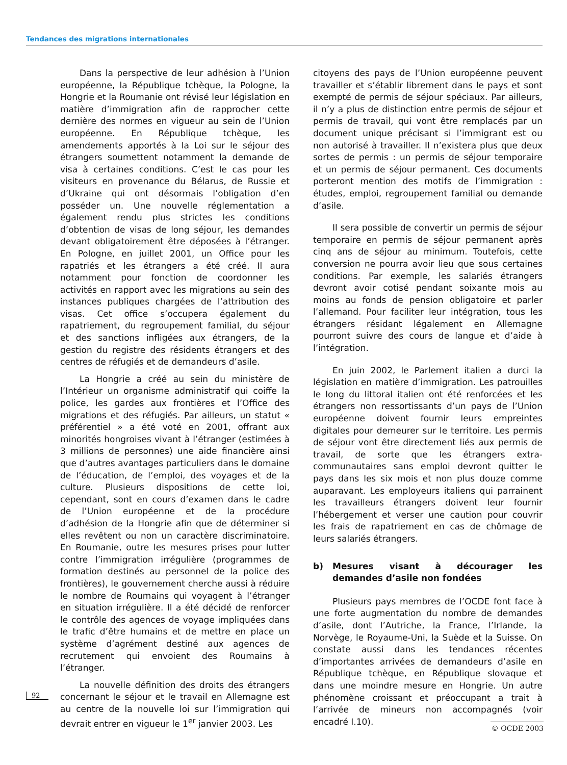Tendances des migrations internationales
Dans la perspective de leur adhésion à l’Union européenne, la République tchèque, la Pologne, la Hongrie et la Roumanie ont révisé leur législation en matière d’immigration afin de rapprocher cette dernière des normes en vigueur au sein de l’Union européenne. En République tchèque, les amendements apportés à la Loi sur le séjour des étrangers soumettent notamment la demande de visa à certaines conditions. C’est le cas pour les visiteurs en provenance du Bélarus, de Russie et d’Ukraine qui ont désormais l’obligation d’en posséder un. Une nouvelle réglementation a également rendu plus strictes les conditions d’obtention de visas de long séjour, les demandes devant obligatoirement être déposées à l’étranger. En Pologne, en juillet 2001, un Office pour les rapatriés et les étrangers a été créé. Il aura notamment pour fonction de coordonner les activités en rapport avec les migrations au sein des instances publiques chargées de l’attribution des visas. Cet office s’occupera également du rapatriement, du regroupement familial, du séjour et des sanctions infligées aux étrangers, de la gestion du registre des résidents étrangers et des centres de réfugiés et de demandeurs d’asile.
La Hongrie a créé au sein du ministère de l’Intérieur un organisme administratif qui coiffe la police, les gardes aux frontières et l’Office des migrations et des réfugiés. Par ailleurs, un statut « préférentiel » a été voté en 2001, offrant aux minorités hongroises vivant à l’étranger (estimées à 3 millions de personnes) une aide financière ainsi que d’autres avantages particuliers dans le domaine de l’éducation, de l’emploi, des voyages et de la culture. Plusieurs dispositions de cette loi, cependant, sont en cours d’examen dans le cadre de l’Union européenne et de la procédure d’adhésion de la Hongrie afin que de déterminer si elles revêtent ou non un caractère discriminatoire. En Roumanie, outre les mesures prises pour lutter contre l’immigration irrégulière (programmes de formation destinés au personnel de la police des frontières), le gouvernement cherche aussi à réduire le nombre de Roumains qui voyagent à l’étranger en situation irrégulière. Il a été décidé de renforcer le contrôle des agences de voyage impliquées dans le trafic d’être humains et de mettre en place un système d’agrément destiné aux agences de recrutement qui envoient des Roumains à l’étranger.
La nouvelle définition des droits des étrangers concernant le séjour et le travail en Allemagne est au centre de la nouvelle loi sur l’immigration qui devrait entrer en vigueur le 1<sup>er</sup> janvier 2003. Les
citoyens des pays de l’Union européenne peuvent travailler et s’établir librement dans le pays et sont exempté de permis de séjour spéciaux. Par ailleurs, il n’y a plus de distinction entre permis de séjour et permis de travail, qui vont être remplacés par un document unique précisant si l’immigrant est ou non autorisé à travailler. Il n’existera plus que deux sortes de permis : un permis de séjour temporaire et un permis de séjour permanent. Ces documents porteront mention des motifs de l’immigration : études, emploi, regroupement familial ou demande d’asile.
Il sera possible de convertir un permis de séjour temporaire en permis de séjour permanent après cinq ans de séjour au minimum. Toutefois, cette conversion ne pourra avoir lieu que sous certaines conditions. Par exemple, les salariés étrangers devront avoir cotisé pendant soixante mois au moins au fonds de pension obligatoire et parler l’allemand. Pour faciliter leur intégration, tous les étrangers résidant légalement en Allemagne pourront suivre des cours de langue et d’aide à l’intégration.
En juin 2002, le Parlement italien a durci la législation en matière d’immigration. Les patrouilles le long du littoral italien ont été renforcées et les étrangers non ressortissants d’un pays de l’Union européenne doivent fournir leurs empreintes digitales pour demeurer sur le territoire. Les permis de séjour vont être directement liés aux permis de travail, de sorte que les étrangers extra-communautaires sans emploi devront quitter le pays dans les six mois et non plus douze comme auparavant. Les employeurs italiens qui parrainent les travailleurs étrangers doivent leur fournir l’hébergement et verser une caution pour couvrir les frais de rapatriement en cas de chômage de leurs salariés étrangers.
b) Mesures visant à décourager les demandes d’asile non fondées
Plusieurs pays membres de l’OCDE font face à une forte augmentation du nombre de demandes d’asile, dont l’Autriche, la France, l’Irlande, la Norvège, le Royaume-Uni, la Suède et la Suisse. On constate aussi dans les tendances récentes d’importantes arrivées de demandeurs d’asile en République tchèque, en République slovaque et dans une moindre mesure en Hongrie. Un autre phénomène croissant et préoccupant a trait à l’arrivée de mineurs non accompagnés (voir encadré I.10).
92
© OCDE 2003